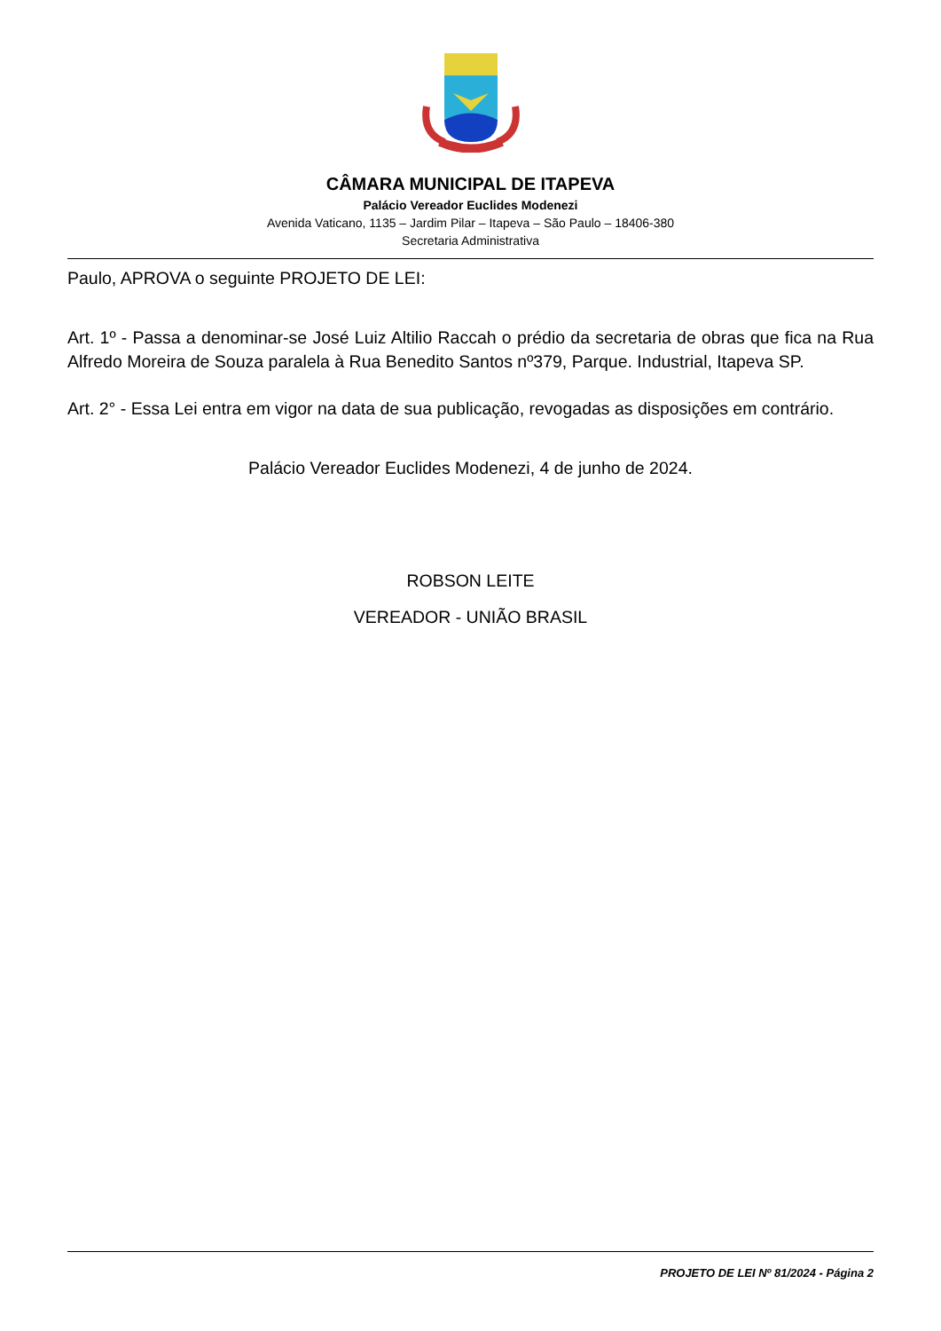CÂMARA MUNICIPAL DE ITAPEVA
Palácio Vereador Euclides Modenezi
Avenida Vaticano, 1135 – Jardim Pilar – Itapeva – São Paulo – 18406-380
Secretaria Administrativa
Paulo, APROVA o seguinte PROJETO DE LEI:
Art. 1º - Passa a denominar-se José Luiz Altilio Raccah o prédio da secretaria de obras que fica na Rua Alfredo Moreira de Souza paralela à Rua Benedito Santos nº379, Parque. Industrial, Itapeva SP.
Art. 2° - Essa Lei entra em vigor na data de sua publicação, revogadas as disposições em contrário.
Palácio Vereador Euclides Modenezi, 4 de junho de 2024.
ROBSON LEITE
VEREADOR - UNIÃO BRASIL
PROJETO DE LEI Nº 81/2024 - Página 2